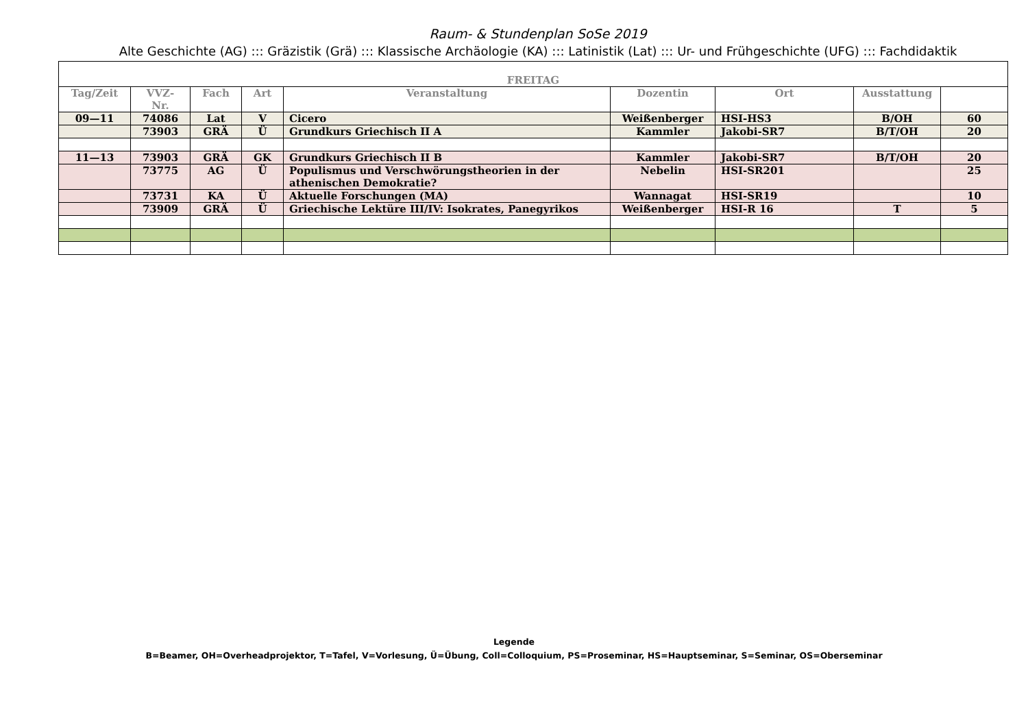Raum- & Stundenplan SoSe 2019
Alte Geschichte (AG) ::: Gräzistik (Grä) ::: Klassische Archäologie (KA) ::: Latinistik (Lat) ::: Ur- und Frühgeschichte (UFG) ::: Fachdidaktik
| FREITAG | | | | | | | | |
| --- | --- | --- | --- | --- | --- | --- | --- | --- |
| Tag/Zeit | VVZ- Nr. | Fach | Art | Veranstaltung | Dozentin | Ort | Ausstattung | |
| 09—11 | 74086 | Lat | V | Cicero | Weißenberger | HSI-HS3 | B/OH | 60 |
| | 73903 | GRÄ | Ü | Grundkurs Griechisch II A | Kammler | Jakobi-SR7 | B/T/OH | 20 |
| 11—13 | 73903 | GRÄ | GK | Grundkurs Griechisch II B | Kammler | Jakobi-SR7 | B/T/OH | 20 |
| | 73775 | AG | Ü | Populismus und Verschwörungstheorien in der athenischen Demokratie? | Nebelin | HSI-SR201 | | 25 |
| | 73731 | KA | Ü | Aktuelle Forschungen (MA) | Wannagat | HSI-SR19 | | 10 |
| | 73909 | GRÄ | Ü | Griechische Lektüre III/IV: Isokrates, Panegyrikos | Weißenberger | HSI-R 16 | T | 5 |
Legende
B=Beamer, OH=Overheadprojektor, T=Tafel, V=Vorlesung, Ü=Übung, Coll=Colloquium, PS=Proseminar, HS=Hauptseminar, S=Seminar, OS=Oberseminar